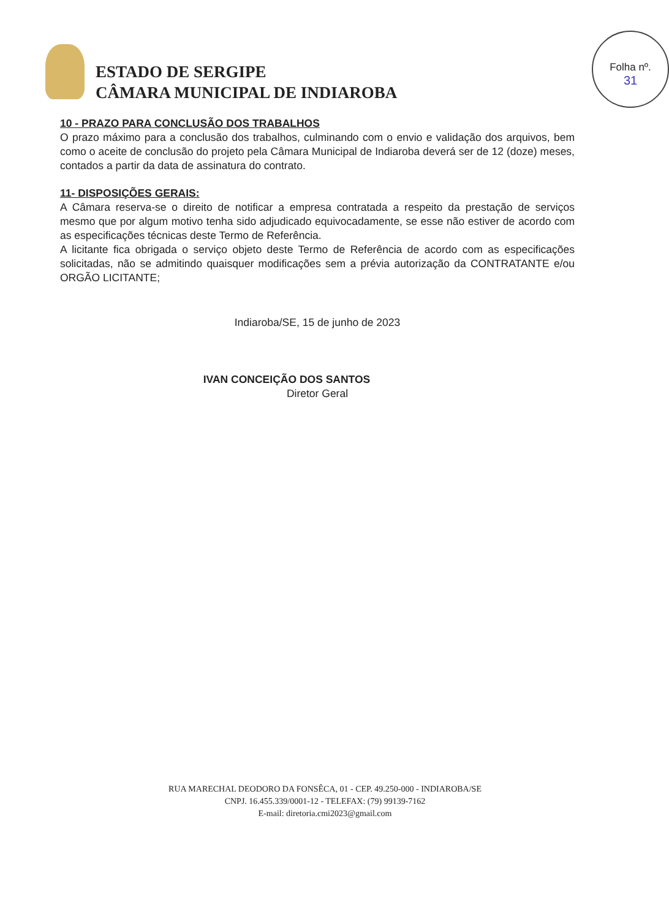ESTADO DE SERGIPE
CÂMARA MUNICIPAL DE INDIAROBA
Folha nº.
31
10 - PRAZO PARA CONCLUSÃO DOS TRABALHOS
O prazo máximo para a conclusão dos trabalhos, culminando com o envio e validação dos arquivos, bem como o aceite de conclusão do projeto pela Câmara Municipal de Indiaroba deverá ser de 12 (doze) meses, contados a partir da data de assinatura do contrato.
11- DISPOSIÇÕES GERAIS:
A Câmara reserva-se o direito de notificar a empresa contratada a respeito da prestação de serviços mesmo que por algum motivo tenha sido adjudicado equivocadamente, se esse não estiver de acordo com as especificações técnicas deste Termo de Referência.
A licitante fica obrigada o serviço objeto deste Termo de Referência de acordo com as especificações solicitadas, não se admitindo quaisquer modificações sem a prévia autorização da CONTRATANTE e/ou ORGÃO LICITANTE;
Indiaroba/SE, 15 de junho de 2023
IVAN CONCEIÇÃO DOS SANTOS
Diretor Geral
RUA MARECHAL DEODORO DA FONSÊCA, 01 - CEP. 49.250-000 - INDIAROBA/SE
CNPJ. 16.455.339/0001-12 - TELEFAX: (79) 99139-7162
E-mail: diretoria.cmi2023@gmail.com